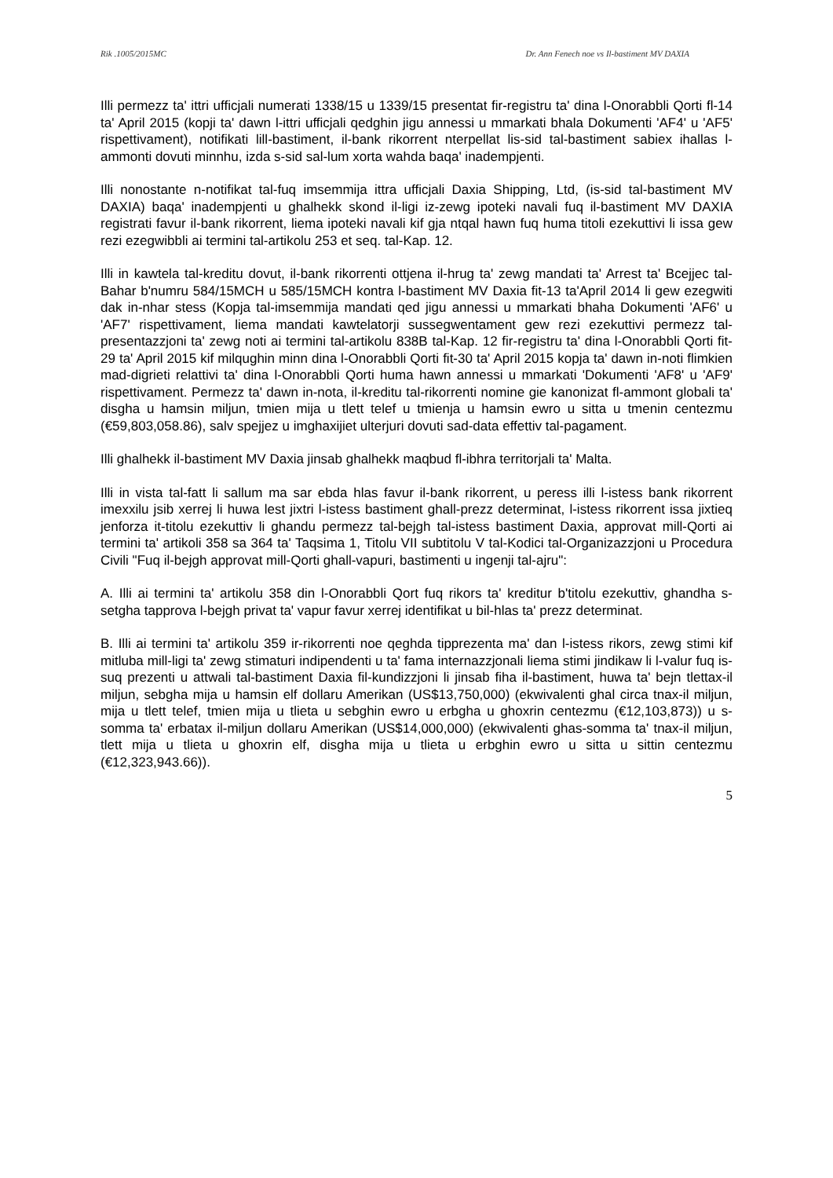Rik .1005/2015MC Dr. Ann Fenech noe vs Il-bastiment MV DAXIA
Illi permezz ta' ittri ufficjali numerati 1338/15 u 1339/15 presentat fir-registru ta' dina l-Onorabbli Qorti fl-14 ta' April 2015 (kopji ta' dawn l-ittri ufficjali qedghin jigu annessi u mmarkati bhala Dokumenti 'AF4' u 'AF5' rispettivament), notifikati lill-bastiment, il-bank rikorrent nterpellat lis-sid tal-bastiment sabiex ihallas l-ammonti dovuti minnhu, izda s-sid sal-lum xorta wahda baqa' inadempjenti.
Illi nonostante n-notifikat tal-fuq imsemmija ittra ufficjali Daxia Shipping, Ltd, (is-sid tal-bastiment MV DAXIA) baqa' inadempjenti u ghalhekk skond il-ligi iz-zewg ipoteki navali fuq il-bastiment MV DAXIA registrati favur il-bank rikorrent, liema ipoteki navali kif gja ntqal hawn fuq huma titoli ezekuttivi li issa gew rezi ezegwibbli ai termini tal-artikolu 253 et seq. tal-Kap. 12.
Illi in kawtela tal-kreditu dovut, il-bank rikorrenti ottjena il-hrug ta' zewg mandati ta' Arrest ta' Bcejjec tal-Bahar b'numru 584/15MCH u 585/15MCH kontra l-bastiment MV Daxia fit-13 ta'April 2014 li gew ezegwiti dak in-nhar stess (Kopja tal-imsemmija mandati qed jigu annessi u mmarkati bhaha Dokumenti 'AF6' u 'AF7' rispettivament, liema mandati kawtelatorji sussegwentament gew rezi ezekuttivi permezz tal-presentazzjoni ta' zewg noti ai termini tal-artikolu 838B tal-Kap. 12 fir-registru ta' dina l-Onorabbli Qorti fit-29 ta' April 2015 kif milqughin minn dina l-Onorabbli Qorti fit-30 ta' April 2015 kopja ta' dawn in-noti flimkien mad-digrieti relattivi ta' dina l-Onorabbli Qorti huma hawn annessi u mmarkati 'Dokumenti 'AF8' u 'AF9' rispettivament. Permezz ta' dawn in-nota, il-kreditu tal-rikorrenti nomine gie kanonizat fl-ammont globali ta' disgha u hamsin miljun, tmien mija u tlett telef u tmienja u hamsin ewro u sitta u tmenin centezmu (€59,803,058.86), salv spejjez u imghaxijiet ulterjuri dovuti sad-data effettiv tal-pagament.
Illi ghalhekk il-bastiment MV Daxia jinsab ghalhekk maqbud fl-ibhra territorjali ta' Malta.
Illi in vista tal-fatt li sallum ma sar ebda hlas favur il-bank rikorrent, u peress illi l-istess bank rikorrent imexxilu jsib xerrej li huwa lest jixtri l-istess bastiment ghall-prezz determinat, l-istess rikorrent issa jixtieq jenforza it-titolu ezekuttiv li ghandu permezz tal-bejgh tal-istess bastiment Daxia, approvat mill-Qorti ai termini ta' artikoli 358 sa 364 ta' Taqsima 1, Titolu VII subtitolu V tal-Kodici tal-Organizazzjoni u Procedura Civili "Fuq il-bejgh approvat mill-Qorti ghall-vapuri, bastimenti u ingenji tal-ajru":
A. Illi ai termini ta' artikolu 358 din l-Onorabbli Qort fuq rikors ta' kreditur b'titolu ezekuttiv, ghandha s-setgha tapprova l-bejgh privat ta' vapur favur xerrej identifikat u bil-hlas ta' prezz determinat.
B. Illi ai termini ta' artikolu 359 ir-rikorrenti noe qeghda tipprezenta ma' dan l-istess rikors, zewg stimi kif mitluba mill-ligi ta' zewg stimaturi indipendenti u ta' fama internazzjonali liema stimi jindikaw li l-valur fuq is-suq prezenti u attwali tal-bastiment Daxia fil-kundizzjoni li jinsab fiha il-bastiment, huwa ta' bejn tlettax-il miljun, sebgha mija u hamsin elf dollaru Amerikan (US$13,750,000) (ekwivalenti ghal circa tnax-il miljun, mija u tlett telef, tmien mija u tlieta u sebghin ewro u erbgha u ghoxrin centezmu (€12,103,873)) u s-somma ta' erbatax il-miljun dollaru Amerikan (US$14,000,000) (ekwivalenti ghas-somma ta' tnax-il miljun, tlett mija u tlieta u ghoxrin elf, disgha mija u tlieta u erbghin ewro u sitta u sittin centezmu (€12,323,943.66)).
5